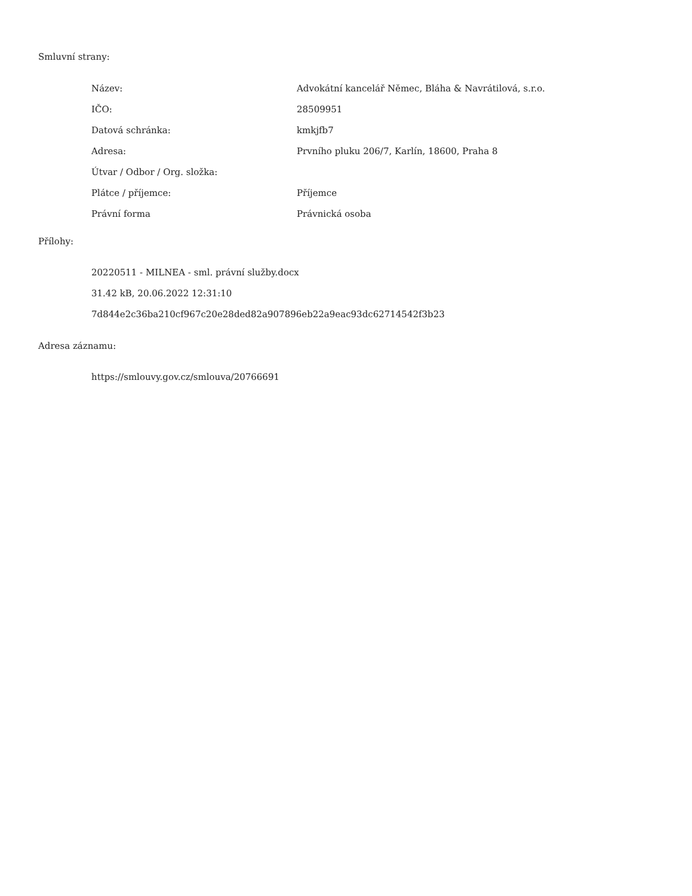Smluvní strany:
| Název: | Advokátní kancelář Němec, Bláha & Navrátilová, s.r.o. |
| IČO: | 28509951 |
| Datová schránka: | kmkjfb7 |
| Adresa: | Prvního pluku 206/7, Karlín, 18600, Praha 8 |
| Útvar / Odbor / Org. složka: | |
| Plátce / příjemce: | Příjemce |
| Právní forma | Právnická osoba |
Přílohy:
20220511 - MILNEA - sml. právní služby.docx
31.42 kB, 20.06.2022 12:31:10
7d844e2c36ba210cf967c20e28ded82a907896eb22a9eac93dc62714542f3b23
Adresa záznamu:
https://smlouvy.gov.cz/smlouva/20766691